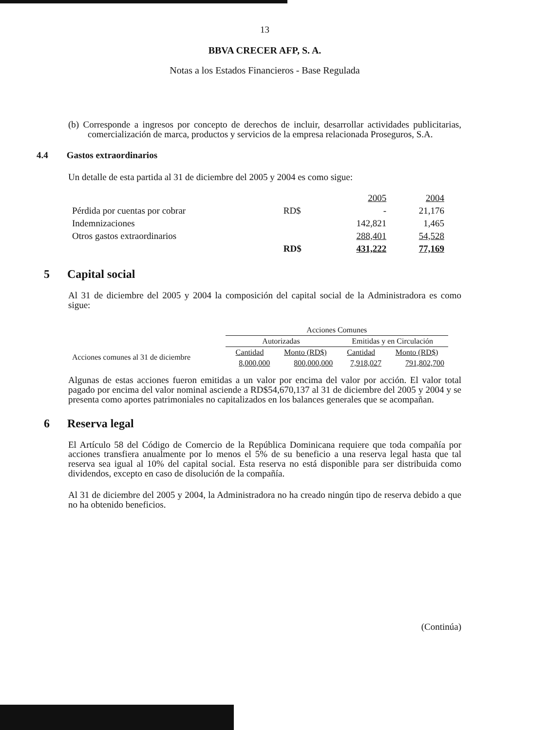13
BBVA CRECER AFP, S. A.
Notas a los Estados Financieros - Base Regulada
(b) Corresponde a ingresos por concepto de derechos de incluir, desarrollar actividades publicitarias, comercialización de marca, productos y servicios de la empresa relacionada Proseguros, S.A.
4.4 Gastos extraordinarios
Un detalle de esta partida al 31 de diciembre del 2005 y 2004 es como sigue:
| | | 2005 | 2004 |
| Pérdida por cuentas por cobrar | RD$ | - | 21,176 |
| Indemnizaciones | | 142,821 | 1,465 |
| Otros gastos extraordinarios | | 288,401 | 54,528 |
| | RD$ | 431,222 | 77,169 |
5 Capital social
Al 31 de diciembre del 2005 y 2004 la composición del capital social de la Administradora es como sigue:
| | Acciones Comunes | | | |
| | Autorizadas | | Emitidas y en Circulación | |
| Acciones comunes al 31 de diciembre | Cantidad | Monto (RD$) | Cantidad | Monto (RD$) |
| | 8,000,000 | 800,000,000 | 7,918,027 | 791,802,700 |
Algunas de estas acciones fueron emitidas a un valor por encima del valor por acción. El valor total pagado por encima del valor nominal asciende a RD$54,670,137 al 31 de diciembre del 2005 y 2004 y se presenta como aportes patrimoniales no capitalizados en los balances generales que se acompañan.
6 Reserva legal
El Artículo 58 del Código de Comercio de la República Dominicana requiere que toda compañía por acciones transfiera anualmente por lo menos el 5% de su beneficio a una reserva legal hasta que tal reserva sea igual al 10% del capital social. Esta reserva no está disponible para ser distribuida como dividendos, excepto en caso de disolución de la compañía.
Al 31 de diciembre del 2005 y 2004, la Administradora no ha creado ningún tipo de reserva debido a que no ha obtenido beneficios.
(Continúa)